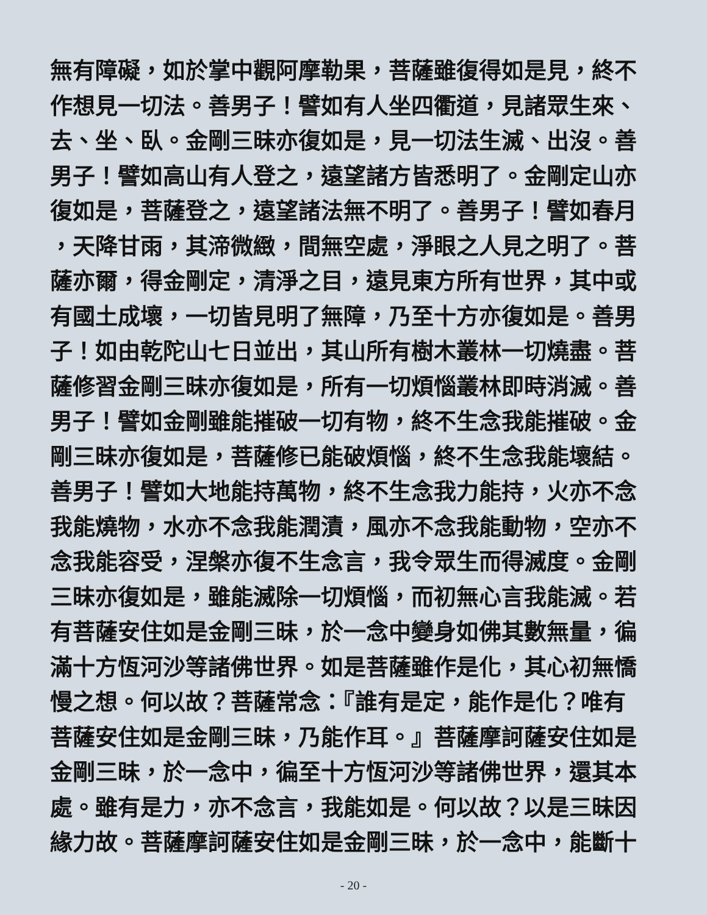無有障礙，如於掌中觀阿摩勒果，菩薩雖復得如是見，終不
作想見一切法。善男子！譬如有人坐四衢道，見諸眾生來、
去、坐、臥。金剛三昧亦復如是，見一切法生滅、出沒。善
男子！譬如高山有人登之，遠望諸方皆悉明了。金剛定山亦
復如是，菩薩登之，遠望諸法無不明了。善男子！譬如春月
，天降甘雨，其渧微緻，間無空處，淨眼之人見之明了。菩
薩亦爾，得金剛定，清淨之目，遠見東方所有世界，其中或
有國土成壞，一切皆見明了無障，乃至十方亦復如是。善男
子！如由乾陀山七日並出，其山所有樹木叢林一切燒盡。菩
薩修習金剛三昧亦復如是，所有一切煩惱叢林即時消滅。善
男子！譬如金剛雖能摧破一切有物，終不生念我能摧破。金
剛三昧亦復如是，菩薩修已能破煩惱，終不生念我能壞結。
善男子！譬如大地能持萬物，終不生念我力能持，火亦不念
我能燒物，水亦不念我能潤漬，風亦不念我能動物，空亦不
念我能容受，涅槃亦復不生念言，我令眾生而得滅度。金剛
三昧亦復如是，雖能滅除一切煩惱，而初無心言我能滅。若
有菩薩安住如是金剛三昧，於一念中變身如佛其數無量，徧
滿十方恆河沙等諸佛世界。如是菩薩雖作是化，其心初無憍
慢之想。何以故？菩薩常念：『誰有是定，能作是化？唯有
菩薩安住如是金剛三昧，乃能作耳。』菩薩摩訶薩安住如是
金剛三昧，於一念中，徧至十方恆河沙等諸佛世界，還其本
處。雖有是力，亦不念言，我能如是。何以故？以是三昧因
緣力故。菩薩摩訶薩安住如是金剛三昧，於一念中，能斷十
- 20 -